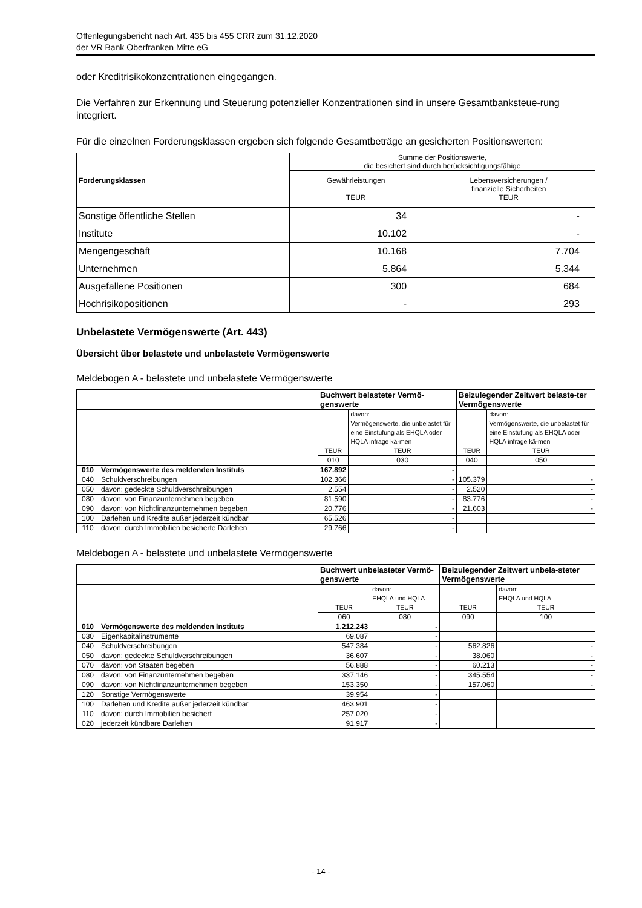Offenlegungsbericht nach Art. 435 bis 455 CRR zum 31.12.2020
der VR Bank Oberfranken Mitte eG
oder Kreditrisikokonzentrationen eingegangen.
Die Verfahren zur Erkennung und Steuerung potenzieller Konzentrationen sind in unsere Gesamtbanksteue-rung integriert.
Für die einzelnen Forderungsklassen ergeben sich folgende Gesamtbeträge an gesicherten Positionswerten:
| Forderungsklassen | Summe der Positionswerte, die besichert sind durch berücksichtigungsfähige | |
| | Gewährleistungen TEUR | Lebensversicherungen / finanzielle Sicherheiten TEUR |
| Sonstige öffentliche Stellen | 34 | - |
| Institute | 10.102 | - |
| Mengengeschäft | 10.168 | 7.704 |
| Unternehmen | 5.864 | 5.344 |
| Ausgefallene Positionen | 300 | 684 |
| Hochrisikopositionen | - | 293 |
Unbelastete Vermögenswerte (Art. 443)
Übersicht über belastete und unbelastete Vermögenswerte
Meldebogen A - belastete und unbelastete Vermögenswerte
| | | Buchwert belasteter Vermö-genswerte | | Beizulegender Zeitwert belaste-ter Vermögenswerte | |
| | | TEUR | davon: Vermögenswerte, die unbelastet für eine Einstufung als EHQLA oder HQLA infrage kä-men TEUR | TEUR | davon: Vermögenswerte, die unbelastet für eine Einstufung als EHQLA oder HQLA infrage kä-men TEUR |
| | | 010 | 030 | 040 | 050 |
| 010 | Vermögenswerte des meldenden Instituts | 167.892 | - | | |
| 040 | Schuldverschreibungen | 102.366 | - | 105.379 | - |
| 050 | davon: gedeckte Schuldverschreibungen | 2.554 | - | 2.520 | - |
| 080 | davon: von Finanzunternehmen begeben | 81.590 | - | 83.776 | - |
| 090 | davon: von Nichtfinanzunternehmen begeben | 20.776 | - | 21.603 | - |
| 100 | Darlehen und Kredite außer jederzeit kündbar | 65.526 | - | | |
| 110 | davon: durch Immobilien besicherte Darlehen | 29.766 | - | | |
Meldebogen A - belastete und unbelastete Vermögenswerte
| | | Buchwert unbelasteter Vermö-genswerte | | Beizulegender Zeitwert unbela-steter Vermögenswerte | |
| | | TEUR | davon: EHQLA und HQLA TEUR | TEUR | davon: EHQLA und HQLA TEUR |
| | | 060 | 080 | 090 | 100 |
| 010 | Vermögenswerte des meldenden Instituts | 1.212.243 | - | | |
| 030 | Eigenkapitalinstrumente | 69.087 | - | | |
| 040 | Schuldverschreibungen | 547.384 | - | 562.826 | - |
| 050 | davon: gedeckte Schuldverschreibungen | 36.607 | - | 38.060 | - |
| 070 | davon: von Staaten begeben | 56.888 | - | 60.213 | - |
| 080 | davon: von Finanzunternehmen begeben | 337.146 | - | 345.554 | - |
| 090 | davon: von Nichtfinanzunternehmen begeben | 153.350 | - | 157.060 | - |
| 120 | Sonstige Vermögenswerte | 39.954 | - | | |
| 100 | Darlehen und Kredite außer jederzeit kündbar | 463.901 | - | | |
| 110 | davon: durch Immobilien besichert | 257.020 | - | | |
| 020 | jederzeit kündbare Darlehen | 91.917 | - | | |
- 14 -